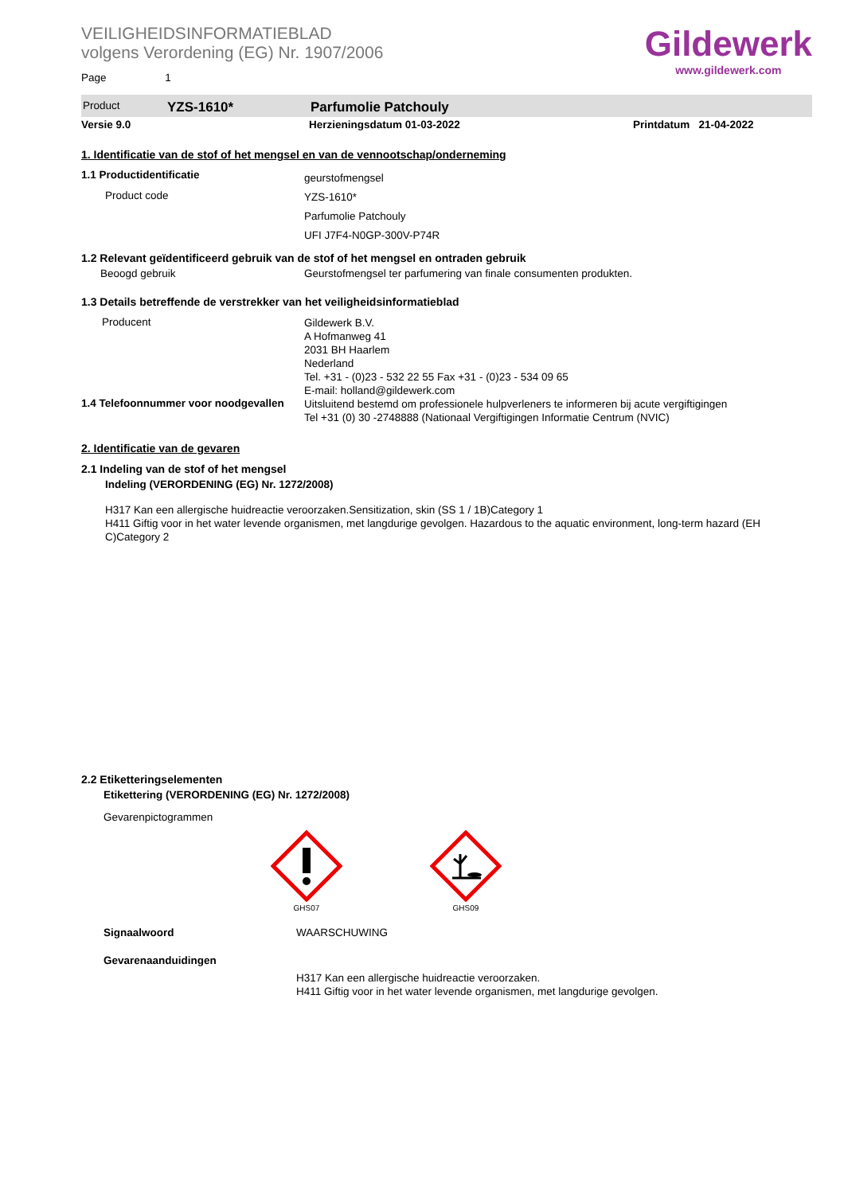VEILIGHEIDSINFORMATIEBLAD
volgens Verordening (EG) Nr. 1907/2006
Page 1
Gildewerk
www.gildewerk.com
Product YZS-1610* Parfumolie Patchouly
Versie 9.0 Herzieningsdatum 01-03-2022 Printdatum 21-04-2022
1. Identificatie van de stof of het mengsel en van de vennootschap/onderneming
1.1 Productidentificatie
Product code
geurstofmengsel
YZS-1610*
Parfumolie Patchouly
UFI J7F4-N0GP-300V-P74R
1.2 Relevant geïdentificeerd gebruik van de stof of het mengsel en ontraden gebruik
Beoogd gebruik Geurstofmengsel ter parfumering van finale consumenten produkten.
1.3 Details betreffende de verstrekker van het veiligheidsinformatieblad
Producent
Gildewerk B.V.
A Hofmanweg 41
2031 BH Haarlem
Nederland
Tel. +31 - (0)23 - 532 22 55 Fax +31 - (0)23 - 534 09 65
E-mail: holland@gildewerk.com
1.4 Telefoonnummer voor noodgevallen
Uitsluitend bestemd om professionele hulpverleners te informeren bij acute vergiftigingen
Tel +31 (0) 30 -2748888 (Nationaal Vergiftigingen Informatie Centrum (NVIC)
2. Identificatie van de gevaren
2.1 Indeling van de stof of het mengsel
Indeling (VERORDENING (EG) Nr. 1272/2008)
H317 Kan een allergische huidreactie veroorzaken.Sensitization, skin (SS 1 / 1B)Category 1
H411 Giftig voor in het water levende organismen, met langdurige gevolgen. Hazardous to the aquatic environment, long-term hazard (EH C)Category 2
2.2 Etiketteringselementen
Etikettering (VERORDENING (EG) Nr. 1272/2008)
Gevarenpictogrammen
GHS07
GHS09
Signaalwoord WAARSCHUWING
Gevarenaanduidingen
H317 Kan een allergische huidreactie veroorzaken.
H411 Giftig voor in het water levende organismen, met langdurige gevolgen.